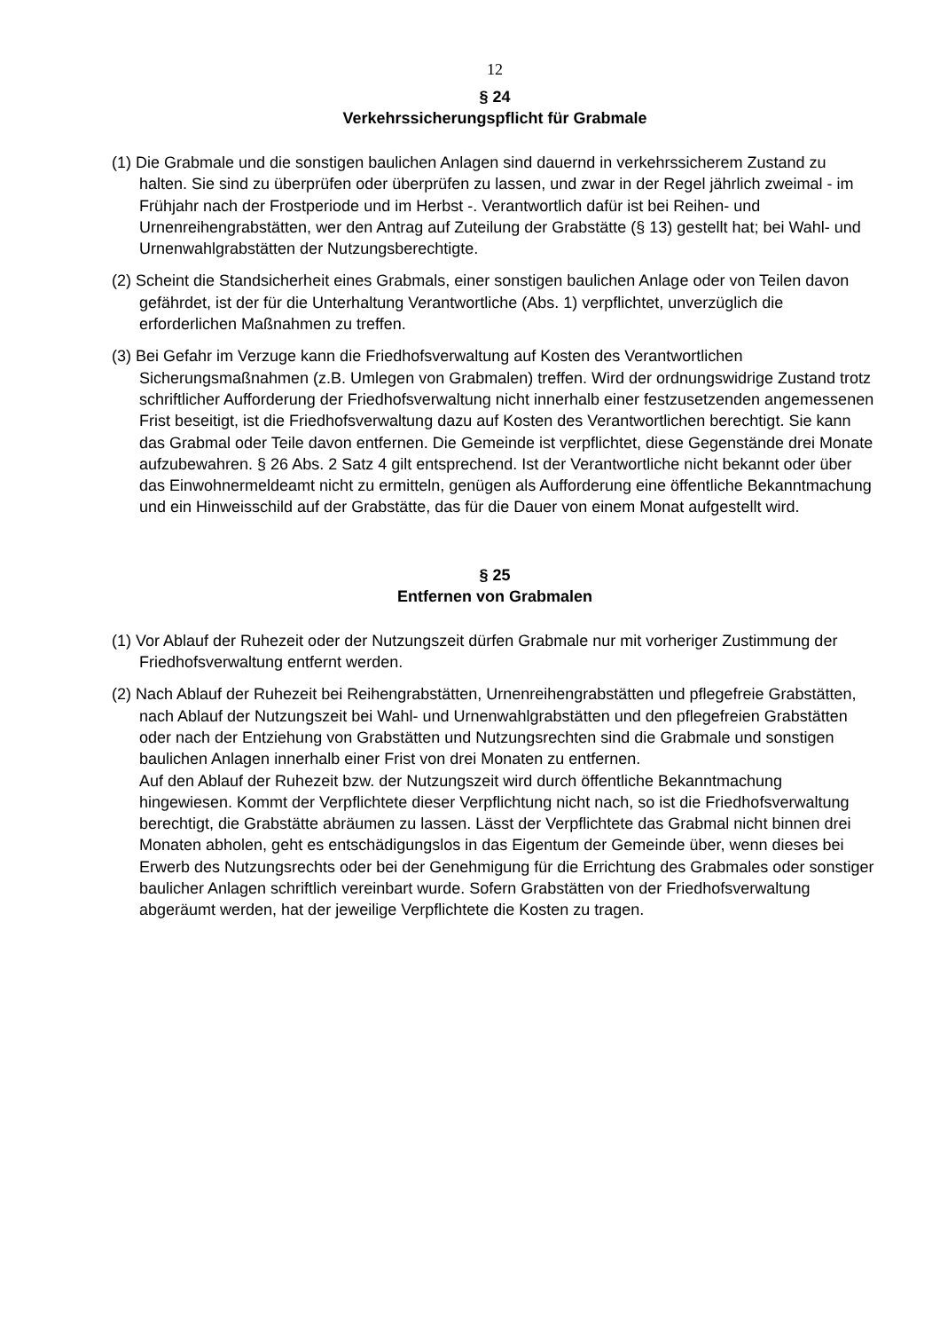12
§ 24
Verkehrssicherungspflicht für Grabmale
(1) Die Grabmale und die sonstigen baulichen Anlagen sind dauernd in verkehrssicherem Zustand zu halten. Sie sind zu überprüfen oder überprüfen zu lassen, und zwar in der Regel jährlich zweimal - im Frühjahr nach der Frostperiode und im Herbst -. Verantwortlich dafür ist bei Reihen- und Urnenreihengrabstätten, wer den Antrag auf Zuteilung der Grabstätte (§ 13) gestellt hat; bei Wahl- und Urnenwahlgrabstätten der Nutzungsberechtigte.
(2) Scheint die Standsicherheit eines Grabmals, einer sonstigen baulichen Anlage oder von Teilen davon gefährdet, ist der für die Unterhaltung Verantwortliche (Abs. 1) verpflichtet, unverzüglich die erforderlichen Maßnahmen zu treffen.
(3) Bei Gefahr im Verzuge kann die Friedhofsverwaltung auf Kosten des Verantwortlichen Sicherungsmaßnahmen (z.B. Umlegen von Grabmalen) treffen. Wird der ordnungswidrige Zustand trotz schriftlicher Aufforderung der Friedhofsverwaltung nicht innerhalb einer festzusetzenden angemessenen Frist beseitigt, ist die Friedhofsverwaltung dazu auf Kosten des Verantwortlichen berechtigt. Sie kann das Grabmal oder Teile davon entfernen. Die Gemeinde ist verpflichtet, diese Gegenstände drei Monate aufzubewahren. § 26 Abs. 2 Satz 4 gilt entsprechend. Ist der Verantwortliche nicht bekannt oder über das Einwohnermeldeamt nicht zu ermitteln, genügen als Aufforderung eine öffentliche Bekanntmachung und ein Hinweisschild auf der Grabstätte, das für die Dauer von einem Monat aufgestellt wird.
§ 25
Entfernen von Grabmalen
(1) Vor Ablauf der Ruhezeit oder der Nutzungszeit dürfen Grabmale nur mit vorheriger Zustimmung der Friedhofsverwaltung entfernt werden.
(2) Nach Ablauf der Ruhezeit bei Reihengrabstätten, Urnenreihengrabstätten und pflegefreie Grabstätten, nach Ablauf der Nutzungszeit bei Wahl- und Urnenwahlgrabstätten und den pflegefreien Grabstätten oder nach der Entziehung von Grabstätten und Nutzungsrechten sind die Grabmale und sonstigen baulichen Anlagen innerhalb einer Frist von drei Monaten zu entfernen.
Auf den Ablauf der Ruhezeit bzw. der Nutzungszeit wird durch öffentliche Bekanntmachung hingewiesen. Kommt der Verpflichtete dieser Verpflichtung nicht nach, so ist die Friedhofsverwaltung berechtigt, die Grabstätte abräumen zu lassen. Lässt der Verpflichtete das Grabmal nicht binnen drei Monaten abholen, geht es entschädigungslos in das Eigentum der Gemeinde über, wenn dieses bei Erwerb des Nutzungsrechts oder bei der Genehmigung für die Errichtung des Grabmales oder sonstiger baulicher Anlagen schriftlich vereinbart wurde. Sofern Grabstätten von der Friedhofsverwaltung abgeräumt werden, hat der jeweilige Verpflichtete die Kosten zu tragen.